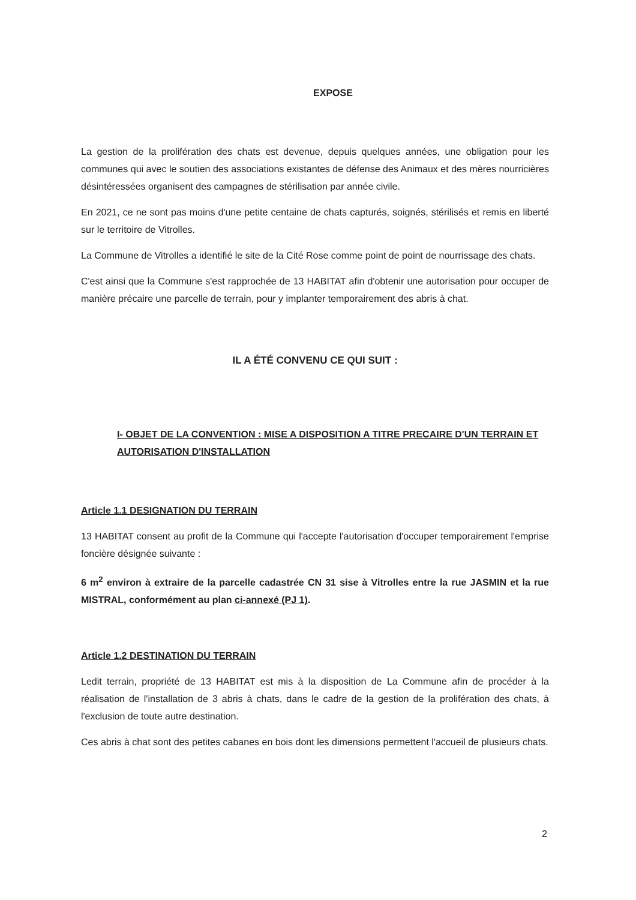EXPOSE
La gestion de la prolifération des chats est devenue, depuis quelques années, une obligation pour les communes qui avec le soutien des associations existantes de défense des Animaux et des mères nourricières désintéressées organisent des campagnes de stérilisation par année civile.
En 2021, ce ne sont pas moins d'une petite centaine de chats capturés, soignés, stérilisés et remis en liberté sur le territoire de Vitrolles.
La Commune de Vitrolles a identifié le site de la Cité Rose comme point de point de nourrissage des chats.
C'est ainsi que la Commune s'est rapprochée de 13 HABITAT afin d'obtenir une autorisation pour occuper de manière précaire une parcelle de terrain, pour y implanter temporairement des abris à chat.
IL A ÉTÉ CONVENU CE QUI SUIT :
I- OBJET DE LA CONVENTION : MISE A DISPOSITION A TITRE PRECAIRE D'UN TERRAIN ET AUTORISATION D'INSTALLATION
Article 1.1 DESIGNATION DU TERRAIN
13 HABITAT consent au profit de la Commune qui l'accepte l'autorisation d'occuper temporairement l'emprise foncière désignée suivante :
6 m<sup>2</sup> environ à extraire de la parcelle cadastrée CN 31 sise à Vitrolles entre la rue JASMIN et la rue MISTRAL, conformément au plan ci-annexé (PJ 1).
Article 1.2 DESTINATION DU TERRAIN
Ledit terrain, propriété de 13 HABITAT est mis à la disposition de La Commune afin de procéder à la réalisation de l'installation de 3 abris à chats, dans le cadre de la gestion de la prolifération des chats, à l'exclusion de toute autre destination.
Ces abris à chat sont des petites cabanes en bois dont les dimensions permettent l'accueil de plusieurs chats.
2